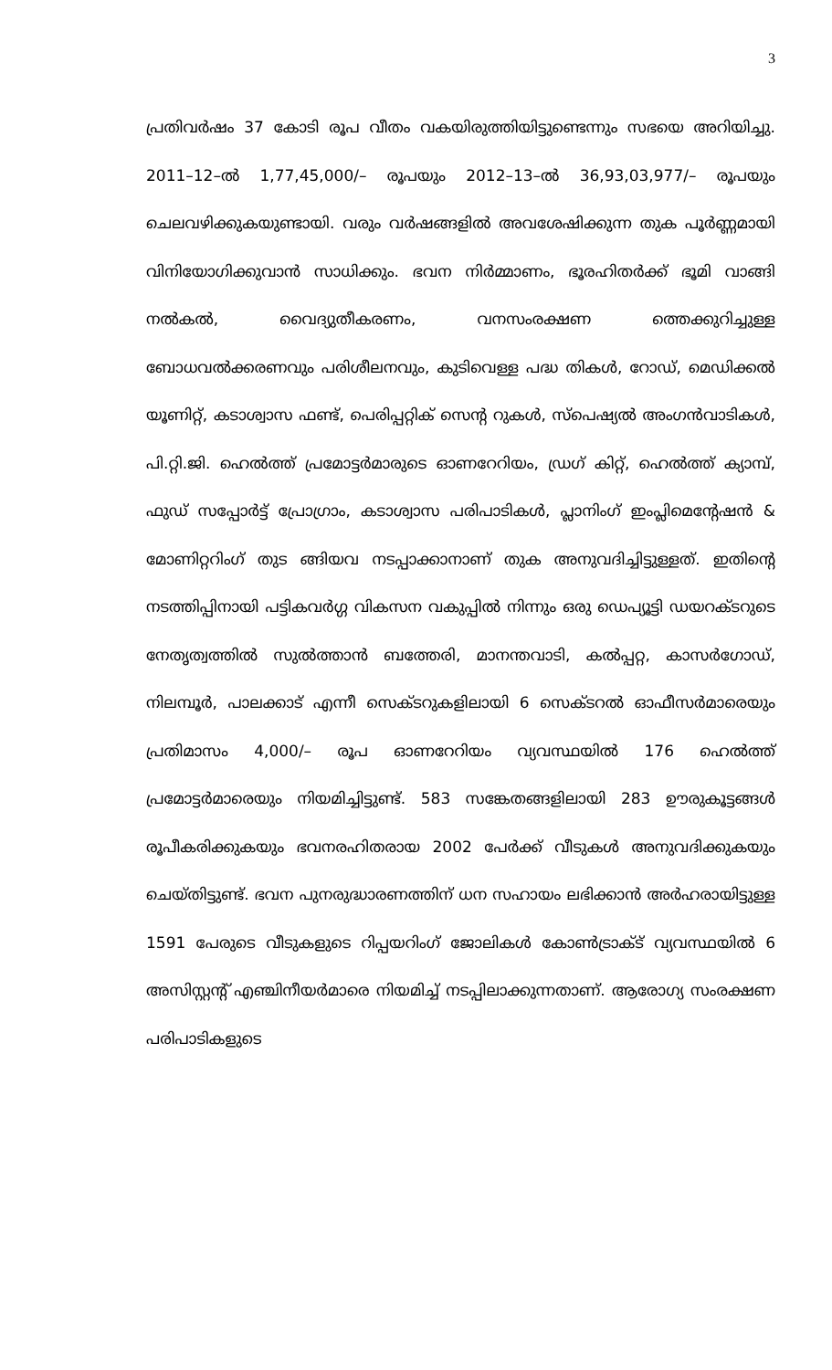3
പ്രതിവർഷം 37 കോടി രൂപ വീതം വകയിരുത്തിയിട്ടുണ്ടെന്നും സഭയെ അറിയിച്ചു. 2011–12–ൽ 1,77,45,000/– രൂപയും 2012–13–ൽ 36,93,03,977/– രൂപയും ചെലവഴിക്കുകയുണ്ടായി. വരും വർഷങ്ങളിൽ അവശേഷിക്കുന്ന തുക പൂർണ്ണമായി വിനിയോഗിക്കുവാൻ സാധിക്കും. ഭവന നിർമ്മാണം, ഭൂരഹിതർക്ക് ഭൂമി വാങ്ങി നൽകൽ, വൈദ്യുതീകരണം, വനസംരക്ഷണ ത്തെക്കുറിച്ചുള്ള ബോധവൽക്കരണവും പരിശീലനവും, കുടിവെള്ള പദ്ധ തികൾ, റോഡ്, മെഡിക്കൽ യൂണിറ്റ്, കടാശ്വാസ ഫണ്ട്, പെരിപ്പറ്റിക് സെന്റ റുകൾ, സ്പെഷ്യൽ അംഗൻവാടികൾ, പി.റ്റി.ജി. ഹെൽത്ത് പ്രമോട്ടർമാരുടെ ഓണറേറിയം, ഡ്രഗ് കിറ്റ്, ഹെൽത്ത് ക്യാമ്പ്, ഫുഡ് സപ്പോർട്ട് പ്രോഗ്രാം, കടാശ്വാസ പരിപാടികൾ, പ്ലാനിംഗ് ഇംപ്ലിമെന്റേഷൻ & മോണിറ്ററിംഗ് തുട ങ്ങിയവ നടപ്പാക്കാനാണ് തുക അനുവദിച്ചിട്ടുള്ളത്. ഇതിന്റെ നടത്തിപ്പിനായി പട്ടികവർഗ്ഗ വികസന വകുപ്പിൽ നിന്നും ഒരു ഡെപ്യൂട്ടി ഡയറക്ടറുടെ നേതൃത്വത്തിൽ സുൽത്താൻ ബത്തേരി, മാനന്തവാടി, കൽപ്പറ്റ, കാസർഗോഡ്, നിലമ്പൂർ, പാലക്കാട് എന്നീ സെക്ടറുകളിലായി 6 സെക്ടറൽ ഓഫീസർമാരെയും പ്രതിമാസം 4,000/– രൂപ ഓണറേറിയം വ്യവസ്ഥയിൽ 176 ഹെൽത്ത് പ്രമോട്ടർമാരെയും നിയമിച്ചിട്ടുണ്ട്. 583 സങ്കേതങ്ങളിലായി 283 ഊരുകൂട്ടങ്ങൾ രൂപീകരിക്കുകയും ഭവനരഹിതരായ 2002 പേർക്ക് വീടുകൾ അനുവദിക്കുകയും ചെയ്തിട്ടുണ്ട്. ഭവന പുനരുദ്ധാരണത്തിന് ധന സഹായം ലഭിക്കാൻ അർഹരായിട്ടുള്ള 1591 പേരുടെ വീടുകളുടെ റിപ്പയറിംഗ് ജോലികൾ കോൺട്രാക്ട് വ്യവസ്ഥയിൽ 6 അസിസ്റ്റന്റ് എഞ്ചിനീയർമാരെ നിയമിച്ച് നടപ്പിലാക്കുന്നതാണ്. ആരോഗ്യ സംരക്ഷണ പരിപാടികളുടെ